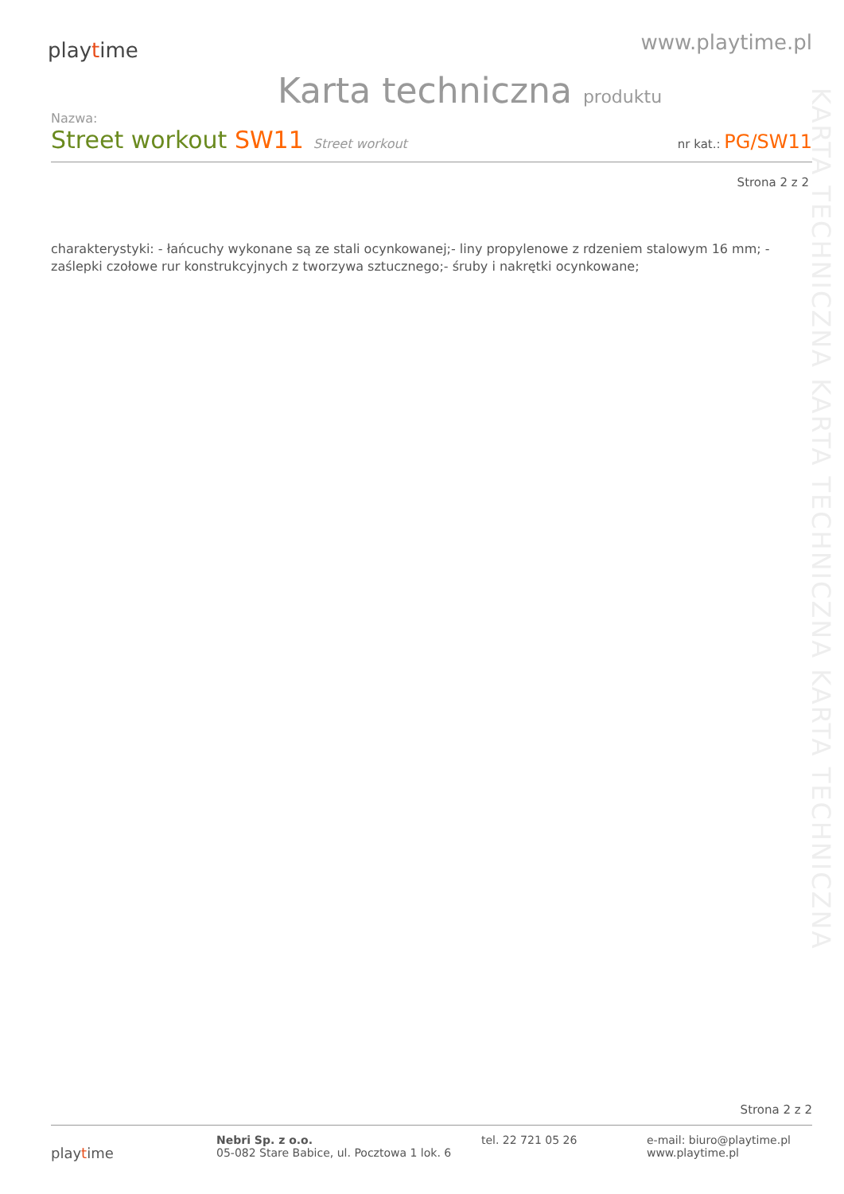playtime
www.playtime.pl
Karta techniczna produktu
Nazwa:
Street workout SW11
Street workout nr kat.: PG/SW11
Strona 2 z 2
charakterystyki: - łańcuchy wykonane są ze stali ocynkowanej;- liny propylenowe z rdzeniem stalowym 16 mm; - zaślepki czołowe rur konstrukcyjnych z tworzywa sztucznego;- śruby i nakrętki ocynkowane;
KARTA TECHNICZNA KARTA TECHNICZNA KARTA TECHNICZNA
Strona 2 z 2
playtime
Nebri Sp. z o.o.
05-082 Stare Babice, ul. Pocztowa 1 lok. 6
tel. 22 721 05 26 e-mail: biuro@playtime.pl
www.playtime.pl